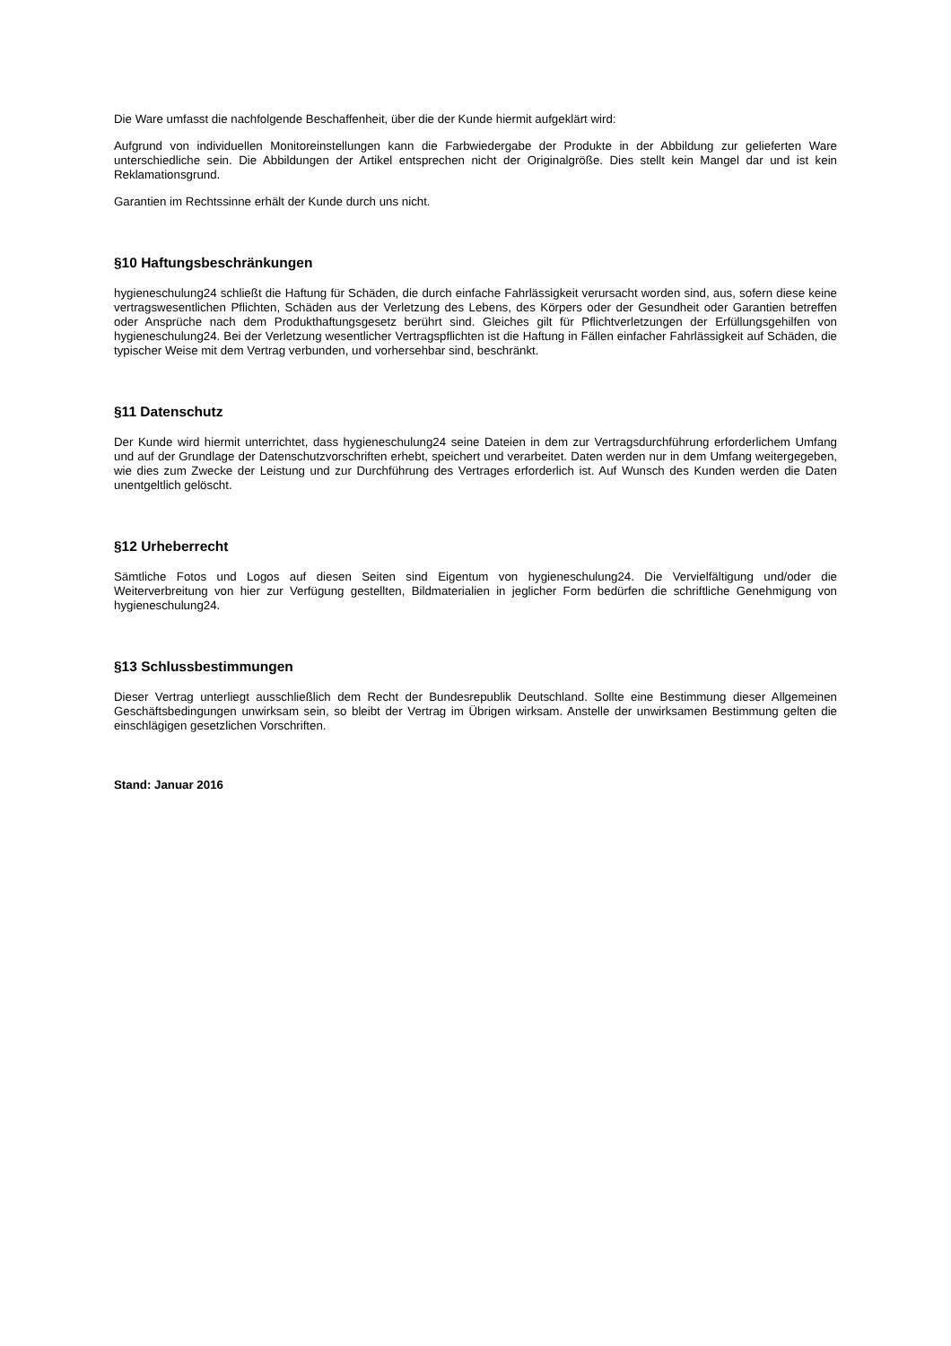Die Ware umfasst die nachfolgende Beschaffenheit, über die der Kunde hiermit aufgeklärt wird:
Aufgrund von individuellen Monitoreinstellungen kann die Farbwiedergabe der Produkte in der Abbildung zur gelieferten Ware unterschiedliche sein. Die Abbildungen der Artikel entsprechen nicht der Originalgröße. Dies stellt kein Mangel dar und ist kein Reklamationsgrund.
Garantien im Rechtssinne erhält der Kunde durch uns nicht.
§10 Haftungsbeschränkungen
hygieneschulung24 schließt die Haftung für Schäden, die durch einfache Fahrlässigkeit verursacht worden sind, aus, sofern diese keine vertragswesentlichen Pflichten, Schäden aus der Verletzung des Lebens, des Körpers oder der Gesundheit oder Garantien betreffen oder Ansprüche nach dem Produkthaftungsgesetz berührt sind. Gleiches gilt für Pflichtverletzungen der Erfüllungsgehilfen von hygieneschulung24. Bei der Verletzung wesentlicher Vertragspflichten ist die Haftung in Fällen einfacher Fahrlässigkeit auf Schäden, die typischer Weise mit dem Vertrag verbunden, und vorhersehbar sind, beschränkt.
§11 Datenschutz
Der Kunde wird hiermit unterrichtet, dass hygieneschulung24 seine Dateien in dem zur Vertragsdurchführung erforderlichem Umfang und auf der Grundlage der Datenschutzvorschriften erhebt, speichert und verarbeitet. Daten werden nur in dem Umfang weitergegeben, wie dies zum Zwecke der Leistung und zur Durchführung des Vertrages erforderlich ist. Auf Wunsch des Kunden werden die Daten unentgeltlich gelöscht.
§12 Urheberrecht
Sämtliche Fotos und Logos auf diesen Seiten sind Eigentum von hygieneschulung24. Die Vervielfältigung und/oder die Weiterverbreitung von hier zur Verfügung gestellten, Bildmaterialien in jeglicher Form bedürfen die schriftliche Genehmigung von hygieneschulung24.
§13 Schlussbestimmungen
Dieser Vertrag unterliegt ausschließlich dem Recht der Bundesrepublik Deutschland. Sollte eine Bestimmung dieser Allgemeinen Geschäftsbedingungen unwirksam sein, so bleibt der Vertrag im Übrigen wirksam. Anstelle der unwirksamen Bestimmung gelten die einschlägigen gesetzlichen Vorschriften.
Stand: Januar 2016